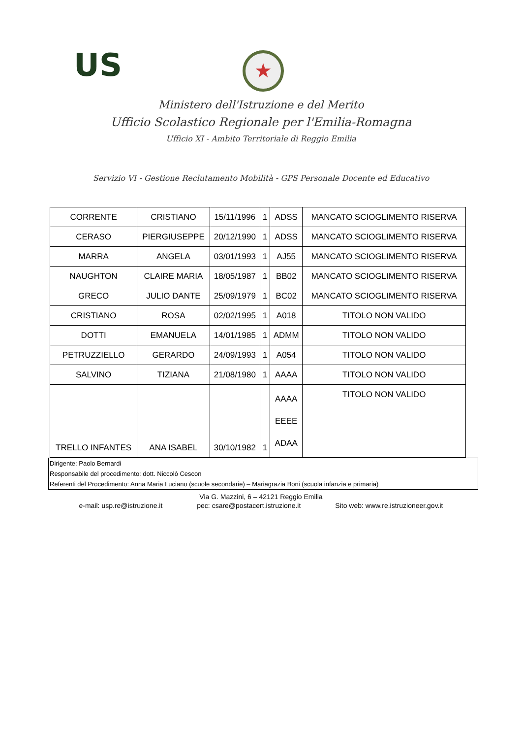US ★
Ministero dell'Istruzione e del Merito
Ufficio Scolastico Regionale per l'Emilia-Romagna
Ufficio XI - Ambito Territoriale di Reggio Emilia
Servizio VI - Gestione Reclutamento Mobilità - GPS Personale Docente ed Educativo
| CORRENTE | CRISTIANO | 15/11/1996 | 1 | ADSS | MANCATO SCIOGLIMENTO RISERVA |
| CERASO | PIERGIUSEPPE | 20/12/1990 | 1 | ADSS | MANCATO SCIOGLIMENTO RISERVA |
| MARRA | ANGELA | 03/01/1993 | 1 | AJ55 | MANCATO SCIOGLIMENTO RISERVA |
| NAUGHTON | CLAIRE MARIA | 18/05/1987 | 1 | BB02 | MANCATO SCIOGLIMENTO RISERVA |
| GRECO | JULIO DANTE | 25/09/1979 | 1 | BC02 | MANCATO SCIOGLIMENTO RISERVA |
| CRISTIANO | ROSA | 02/02/1995 | 1 | A018 | TITOLO NON VALIDO |
| DOTTI | EMANUELA | 14/01/1985 | 1 | ADMM | TITOLO NON VALIDO |
| PETRUZZIELLO | GERARDO | 24/09/1993 | 1 | A054 | TITOLO NON VALIDO |
| SALVINO | TIZIANA | 21/08/1980 | 1 | AAAA | TITOLO NON VALIDO |
| TRELLO INFANTES | ANA ISABEL | 30/10/1982 | 1 | AAAA EEEE ADAA | TITOLO NON VALIDO |
Dirigente: Paolo Bernardi
Responsabile del procedimento: dott. Niccolò Cescon
Referenti del Procedimento: Anna Maria Luciano (scuole secondarie) – Mariagrazia Boni (scuola infanzia e primaria)
Via G. Mazzini, 6 – 42121 Reggio Emilia
e-mail: usp.re@istruzione.it pec: csare@postacert.istruzione.it Sito web: www.re.istruzioneer.gov.it